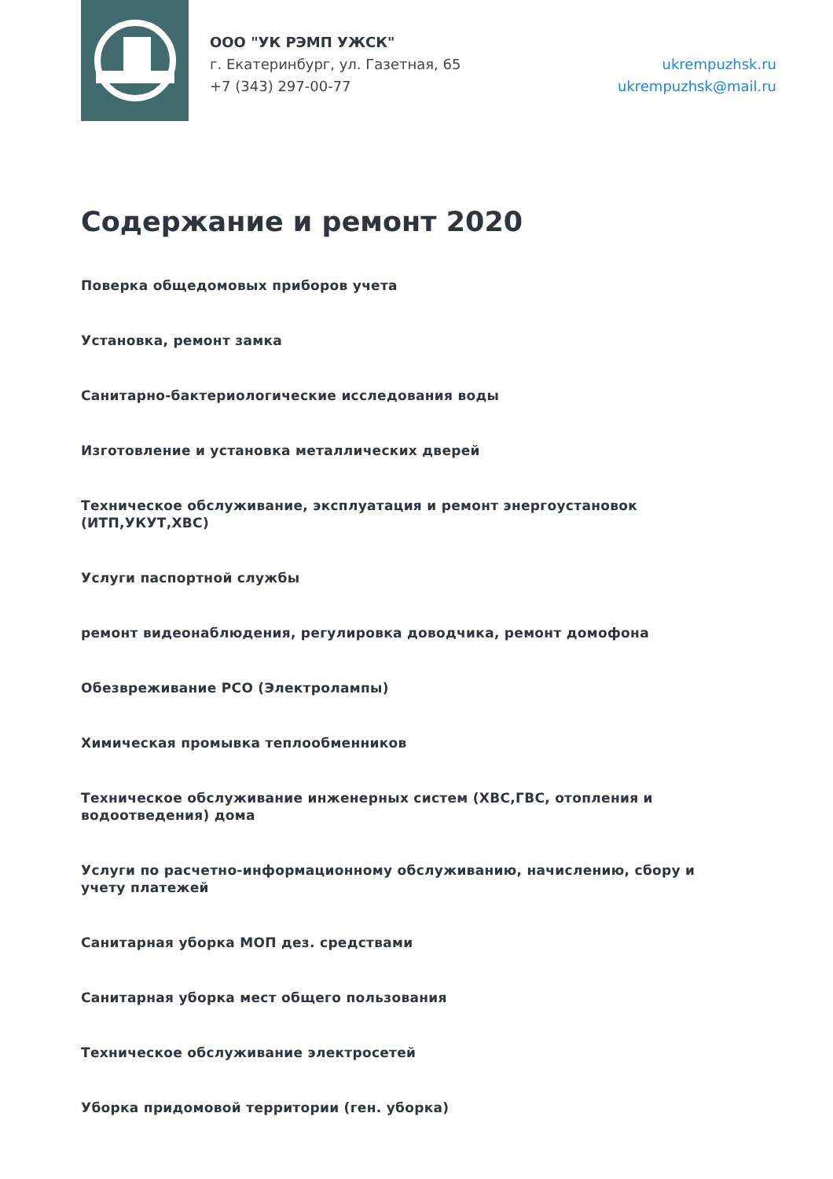ООО "УК РЭМП УЖСК"
г. Екатеринбург, ул. Газетная, 65
+7 (343) 297-00-77
ukrempuzhsk.ru
ukrempuzhsk@mail.ru
Содержание и ремонт 2020
Поверка общедомовых приборов учета
Установка, ремонт замка
Санитарно-бактериологические исследования воды
Изготовление и установка металлических дверей
Техническое обслуживание, эксплуатация и ремонт энергоустановок (ИТП,УКУТ,ХВС)
Услуги паспортной службы
ремонт видеонаблюдения, регулировка доводчика, ремонт домофона
Обезвреживание РСО (Электролампы)
Химическая промывка теплообменников
Техническое обслуживание инженерных систем (ХВС,ГВС, отопления и водоотведения) дома
Услуги по расчетно-информационному обслуживанию, начислению, сбору и учету платежей
Санитарная уборка МОП дез. средствами
Санитарная уборка мест общего пользования
Техническое обслуживание электросетей
Уборка придомовой территории (ген. уборка)